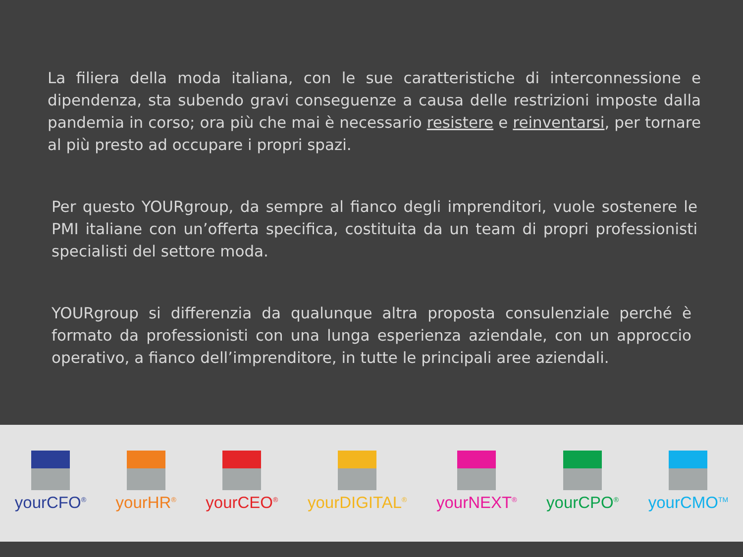La filiera della moda italiana, con le sue caratteristiche di interconnessione e dipendenza, sta subendo gravi conseguenze a causa delle restrizioni imposte dalla pandemia in corso; ora più che mai è necessario resistere e reinventarsi, per tornare al più presto ad occupare i propri spazi.
Per questo YOURgroup, da sempre al fianco degli imprenditori, vuole sostenere le PMI italiane con un’offerta specifica, costituita da un team di propri professionisti specialisti del settore moda.
YOURgroup si differenzia da qualunque altra proposta consulenziale perché è formato da professionisti con una lunga esperienza aziendale, con un approccio operativo, a fianco dell’imprenditore, in tutte le principali aree aziendali.
yourCFO<sup>®</sup>
yourHR<sup>®</sup>
yourCEO<sup>®</sup>
yourDIGITAL<sup>®</sup>
yourNEXT<sup>®</sup>
yourCPO<sup>®</sup>
yourCMO<sup>TM</sup>